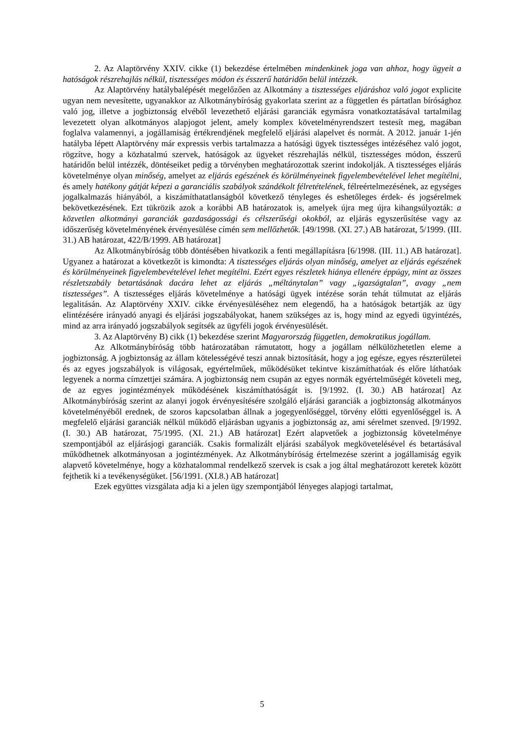2. Az Alaptörvény XXIV. cikke (1) bekezdése értelmében mindenkinek joga van ahhoz, hogy ügyeit a hatóságok részrehajlás nélkül, tisztességes módon és ésszerű határidőn belül intézzék.
Az Alaptörvény hatálybalépését megelőzően az Alkotmány a tisztességes eljáráshoz való jogot explicite ugyan nem nevesítette, ugyanakkor az Alkotmánybíróság gyakorlata szerint az a független és pártatlan bírósághoz való jog, illetve a jogbiztonság elvéből levezethető eljárási garanciák egymásra vonatkoztatásával tartalmilag levezetett olyan alkotmányos alapjogot jelent, amely komplex követelményrendszert testesít meg, magában foglalva valamennyi, a jogállamiság értékrendjének megfelelő eljárási alapelvet és normát. A 2012. január 1-jén hatályba lépett Alaptörvény már expressis verbis tartalmazza a hatósági ügyek tisztességes intézéséhez való jogot, rögzítve, hogy a közhatalmú szervek, hatóságok az ügyeket részrehajlás nélkül, tisztességes módon, ésszerű határidőn belül intézzék, döntéseiket pedig a törvényben meghatározottak szerint indokolják. A tisztességes eljárás követelménye olyan minőség, amelyet az eljárás egészének és körülményeinek figyelembevételével lehet megítélni, és amely hatékony gátját képezi a garanciális szabályok szándékolt félretételének, félreértelmezésének, az egységes jogalkalmazás hiányából, a kiszámíthatatlanságból következő tényleges és eshetőleges érdek- és jogsérelmek bekövetkezésének. Ezt tükrözik azok a korábbi AB határozatok is, amelyek újra meg újra kihangsúlyozták: a közvetlen alkotmányi garanciák gazdaságossági és célszerűségi okokból, az eljárás egyszerűsítése vagy az időszerűség követelményének érvényesülése címén sem mellőzhetők. [49/1998. (XI. 27.) AB határozat, 5/1999. (III. 31.) AB határozat, 422/B/1999. AB határozat]
Az Alkotmánybíróság több döntésében hivatkozik a fenti megállapításra [6/1998. (III. 11.) AB határozat]. Ugyanez a határozat a következőt is kimondta: A tisztességes eljárás olyan minőség, amelyet az eljárás egészének és körülményeinek figyelembevételével lehet megítélni. Ezért egyes részletek hiánya ellenére éppúgy, mint az összes részletszabály betartásának dacára lehet az eljárás „méltánytalan” vagy „igazságtalan”, avagy „nem tisztességes”. A tisztességes eljárás követelménye a hatósági ügyek intézése során tehát túlmutat az eljárás legalitásán. Az Alaptörvény XXIV. cikke érvényesüléséhez nem elegendő, ha a hatóságok betartják az ügy elintézésére irányadó anyagi és eljárási jogszabályokat, hanem szükséges az is, hogy mind az egyedi ügyintézés, mind az arra irányadó jogszabályok segítsék az ügyféli jogok érvényesülését.
3. Az Alaptörvény B) cikk (1) bekezdése szerint Magyarország független, demokratikus jogállam.
Az Alkotmánybíróság több határozatában rámutatott, hogy a jogállam nélkülözhetetlen eleme a jogbiztonság. A jogbiztonság az állam kötelességévé teszi annak biztosítását, hogy a jog egésze, egyes részterületei és az egyes jogszabályok is világosak, egyértelműek, működésüket tekintve kiszámíthatóak és előre láthatóak legyenek a norma címzettjei számára. A jogbiztonság nem csupán az egyes normák egyértelműségét követeli meg, de az egyes jogintézmények működésének kiszámíthatóságát is. [9/1992. (I. 30.) AB határozat] Az Alkotmánybíróság szerint az alanyi jogok érvényesítésére szolgáló eljárási garanciák a jogbiztonság alkotmányos követelményéből erednek, de szoros kapcsolatban állnak a jogegyenlőséggel, törvény előtti egyenlőséggel is. A megfelelő eljárási garanciák nélkül működő eljárásban ugyanis a jogbiztonság az, ami sérelmet szenved. [9/1992. (I. 30.) AB határozat, 75/1995. (XI. 21.) AB határozat] Ezért alapvetőek a jogbiztonság követelménye szempontjából az eljárásjogi garanciák. Csakis formalizált eljárási szabályok megkövetelésével és betartásával működhetnek alkotmányosan a jogintézmények. Az Alkotmánybíróság értelmezése szerint a jogállamiság egyik alapvető követelménye, hogy a közhatalommal rendelkező szervek is csak a jog által meghatározott keretek között fejthetik ki a tevékenységüket. [56/1991. (XI.8.) AB határozat]
Ezek együttes vizsgálata adja ki a jelen ügy szempontjából lényeges alapjogi tartalmat,
5